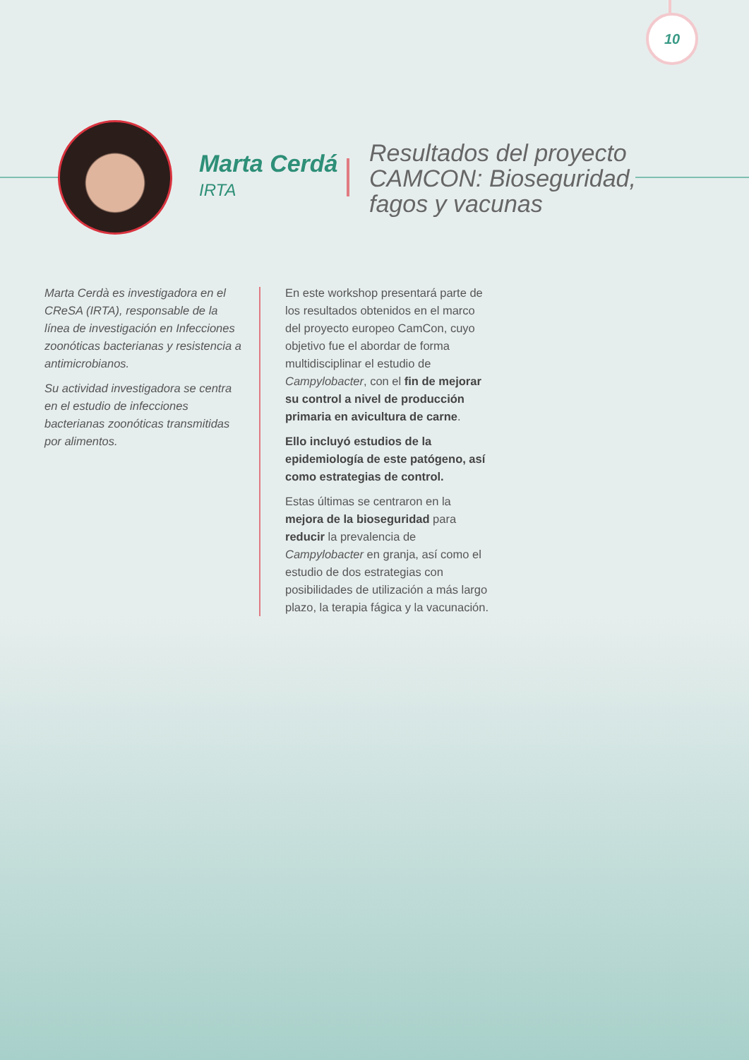10
Marta Cerdá
IRTA
Resultados del proyecto
CAMCON: Bioseguridad,
fagos y vacunas
Marta Cerdà es investigadora en el CReSA (IRTA), responsable de la línea de investigación en Infecciones zoonóticas bacterianas y resistencia a antimicrobianos.
Su actividad investigadora se centra en el estudio de infecciones bacterianas zoonóticas transmitidas por alimentos.
En este workshop presentará parte de los resultados obtenidos en el marco del proyecto europeo CamCon, cuyo objetivo fue el abordar de forma multidisciplinar el estudio de Campylobacter, con el fin de mejorar su control a nivel de producción primaria en avicultura de carne.
Ello incluyó estudios de la epidemiología de este patógeno, así como estrategias de control.
Estas últimas se centraron en la mejora de la bioseguridad para reducir la prevalencia de Campylobacter en granja, así como el estudio de dos estrategias con posibilidades de utilización a más largo plazo, la terapia fágica y la vacunación.